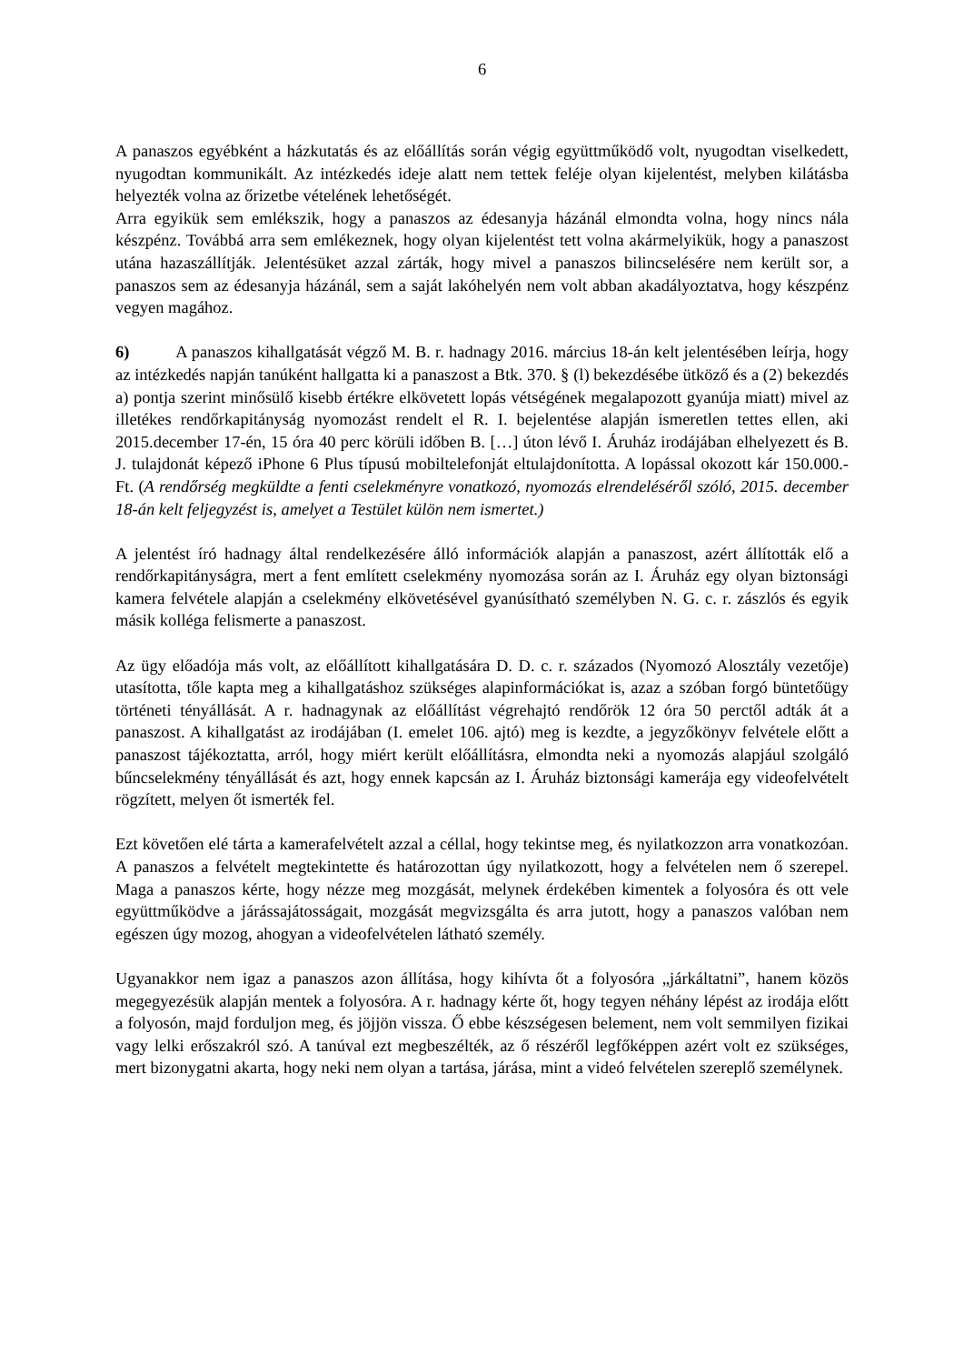6
A panaszos egyébként a házkutatás és az előállítás során végig együttműködő volt, nyugodtan viselkedett, nyugodtan kommunikált. Az intézkedés ideje alatt nem tettek feléje olyan kijelentést, melyben kilátásba helyezték volna az őrizetbe vételének lehetőségét.
Arra egyikük sem emlékszik, hogy a panaszos az édesanyja házánál elmondta volna, hogy nincs nála készpénz. Továbbá arra sem emlékeznek, hogy olyan kijelentést tett volna akármelyikük, hogy a panaszost utána hazaszállítják. Jelentésüket azzal zárták, hogy mivel a panaszos bilincselésére nem került sor, a panaszos sem az édesanyja házánál, sem a saját lakóhelyén nem volt abban akadályoztatva, hogy készpénz vegyen magához.
6) A panaszos kihallgatását végző M. B. r. hadnagy 2016. március 18-án kelt jelentésében leírja, hogy az intézkedés napján tanúként hallgatta ki a panaszost a Btk. 370. § (l) bekezdésébe ütköző és a (2) bekezdés a) pontja szerint minősülő kisebb értékre elkövetett lopás vétségének megalapozott gyanúja miatt) mivel az illetékes rendőrkapitányság nyomozást rendelt el R. I. bejelentése alapján ismeretlen tettes ellen, aki 2015.december 17-én, 15 óra 40 perc körüli időben B. […] úton lévő I. Áruház irodájában elhelyezett és B. J. tulajdonát képező iPhone 6 Plus típusú mobiltelefonját eltulajdonította. A lopással okozott kár 150.000.- Ft. (A rendőrség megküldte a fenti cselekményre vonatkozó, nyomozás elrendeléséről szóló, 2015. december 18-án kelt feljegyzést is, amelyet a Testület külön nem ismertet.)
A jelentést író hadnagy által rendelkezésére álló információk alapján a panaszost, azért állították elő a rendőrkapitányságra, mert a fent említett cselekmény nyomozása során az I. Áruház egy olyan biztonsági kamera felvétele alapján a cselekmény elkövetésével gyanúsítható személyben N. G. c. r. zászlós és egyik másik kolléga felismerte a panaszost.
Az ügy előadója más volt, az előállított kihallgatására D. D. c. r. százados (Nyomozó Alosztály vezetője) utasította, tőle kapta meg a kihallgatáshoz szükséges alapinformációkat is, azaz a szóban forgó büntetőügy történeti tényállását. A r. hadnagynak az előállítást végrehajtó rendőrök 12 óra 50 perctől adták át a panaszost. A kihallgatást az irodájában (I. emelet 106. ajtó) meg is kezdte, a jegyzőkönyv felvétele előtt a panaszost tájékoztatta, arról, hogy miért került előállításra, elmondta neki a nyomozás alapjául szolgáló bűncselekmény tényállását és azt, hogy ennek kapcsán az I. Áruház biztonsági kamerája egy videofelvételt rögzített, melyen őt ismerték fel.
Ezt követően elé tárta a kamerafelvételt azzal a céllal, hogy tekintse meg, és nyilatkozzon arra vonatkozóan. A panaszos a felvételt megtekintette és határozottan úgy nyilatkozott, hogy a felvételen nem ő szerepel. Maga a panaszos kérte, hogy nézze meg mozgását, melynek érdekében kimentek a folyosóra és ott vele együttműködve a járássajátosságait, mozgását megvizsgálta és arra jutott, hogy a panaszos valóban nem egészen úgy mozog, ahogyan a videofelvételen látható személy.
Ugyanakkor nem igaz a panaszos azon állítása, hogy kihívta őt a folyosóra „járkáltatni”, hanem közös megegyezésük alapján mentek a folyosóra. A r. hadnagy kérte őt, hogy tegyen néhány lépést az irodája előtt a folyosón, majd forduljon meg, és jöjjön vissza. Ő ebbe készségesen belement, nem volt semmilyen fizikai vagy lelki erőszakról szó. A tanúval ezt megbeszélték, az ő részéről legfőképpen azért volt ez szükséges, mert bizonygatni akarta, hogy neki nem olyan a tartása, járása, mint a videó felvételen szereplő személynek.